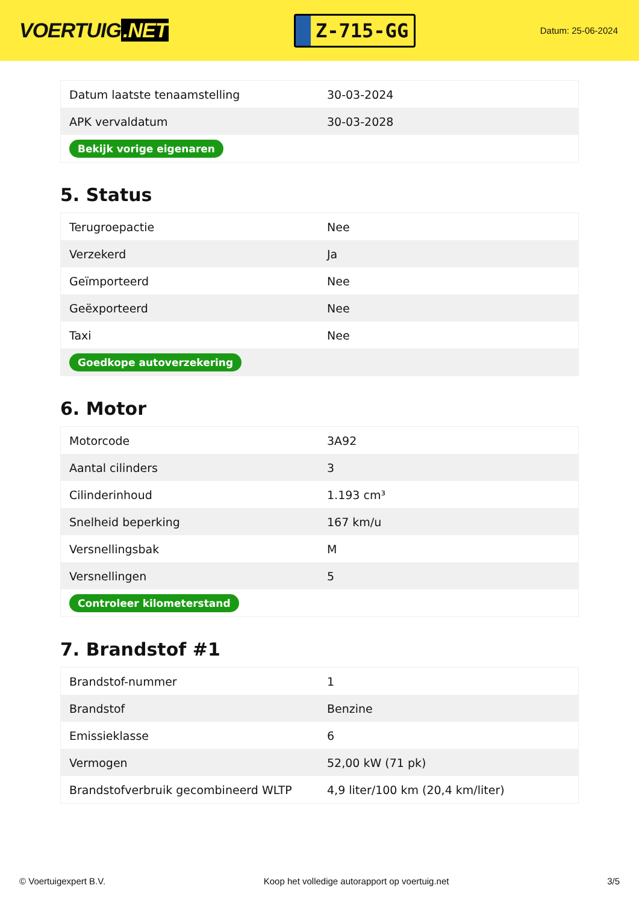VOERTUIG.NET
Z-715-GG
Datum: 25-06-2024
| Datum laatste tenaamstelling | 30-03-2024 |
| APK vervaldatum | 30-03-2028 |
| Bekijk vorige eigenaren | |
5. Status
| Terugroepactie | Nee |
| Verzekerd | Ja |
| Geïmporteerd | Nee |
| Geëxporteerd | Nee |
| Taxi | Nee |
| Goedkope autoverzekering | |
6. Motor
| Motorcode | 3A92 |
| Aantal cilinders | 3 |
| Cilinderinhoud | 1.193 cm³ |
| Snelheid beperking | 167 km/u |
| Versnellingsbak | M |
| Versnellingen | 5 |
| Controleer kilometerstand | |
7. Brandstof #1
| Brandstof-nummer | 1 |
| Brandstof | Benzine |
| Emissieklasse | 6 |
| Vermogen | 52,00 kW (71 pk) |
| Brandstofverbruik gecombineerd WLTP | 4,9 liter/100 km (20,4 km/liter) |
© Voertuigexpert B.V. Koop het volledige autorapport op voertuig.net 3/5